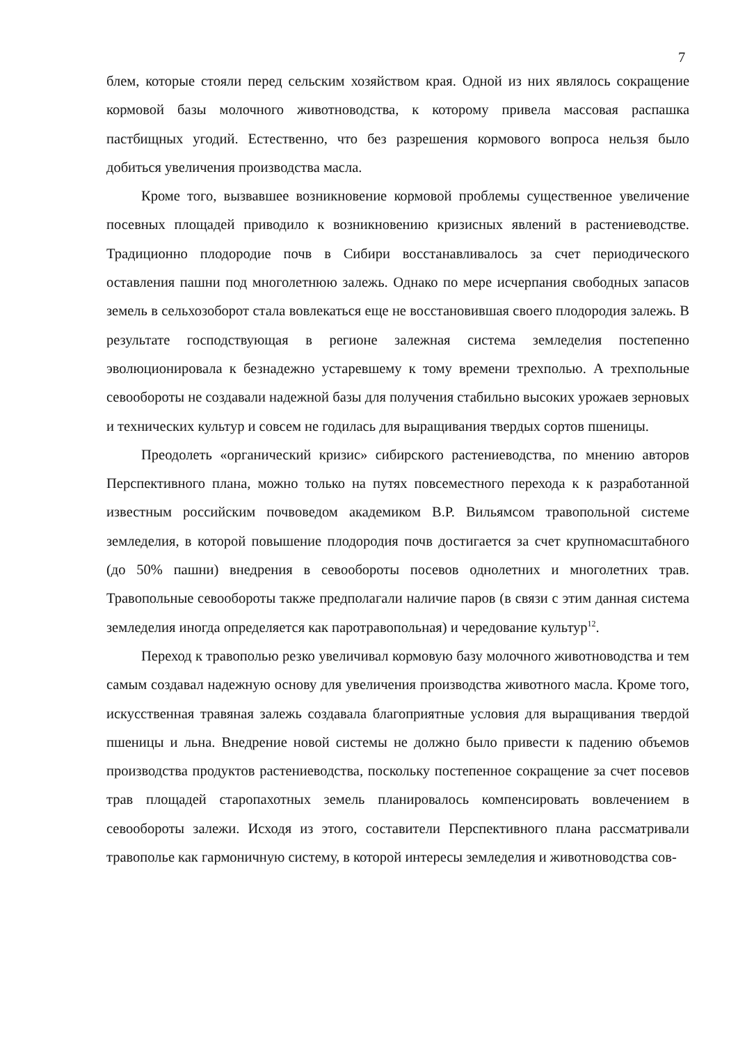7
блем, которые стояли перед сельским хозяйством края. Одной из них являлось сокращение кормовой базы молочного животноводства, к которому привела массовая распашка пастбищных угодий. Естественно, что без разрешения кормового вопроса нельзя было добиться увеличения производства масла.
Кроме того, вызвавшее возникновение кормовой проблемы существенное увеличение посевных площадей приводило к возникновению кризисных явлений в растениеводстве. Традиционно плодородие почв в Сибири восстанавливалось за счет периодического оставления пашни под многолетнюю залежь. Однако по мере исчерпания свободных запасов земель в сельхозоборот стала вовлекаться еще не восстановившая своего плодородия залежь. В результате господствующая в регионе залежная система земледелия постепенно эволюционировала к безнадежно устаревшему к тому времени трехполью. А трехпольные севообороты не создавали надежной базы для получения стабильно высоких урожаев зерновых и технических культур и совсем не годилась для выращивания твердых сортов пшеницы.
Преодолеть «органический кризис» сибирского растениеводства, по мнению авторов Перспективного плана, можно только на путях повсеместного перехода к к разработанной известным российским почвоведом академиком В.Р. Вильямсом травопольной системе земледелия, в которой повышение плодородия почв достигается за счет крупномасштабного (до 50% пашни) внедрения в севообороты посевов однолетних и многолетних трав. Травопольные севообороты также предполагали наличие паров (в связи с этим данная система земледелия иногда определяется как паротравопольная) и чередование культур<sup>12</sup>.
Переход к травополью резко увеличивал кормовую базу молочного животноводства и тем самым создавал надежную основу для увеличения производства животного масла. Кроме того, искусственная травяная залежь создавала благоприятные условия для выращивания твердой пшеницы и льна. Внедрение новой системы не должно было привести к падению объемов производства продуктов растениеводства, поскольку постепенное сокращение за счет посевов трав площадей старопахотных земель планировалось компенсировать вовлечением в севообороты залежи. Исходя из этого, составители Перспективного плана рассматривали травополье как гармоничную систему, в которой интересы земледелия и животноводства сов-